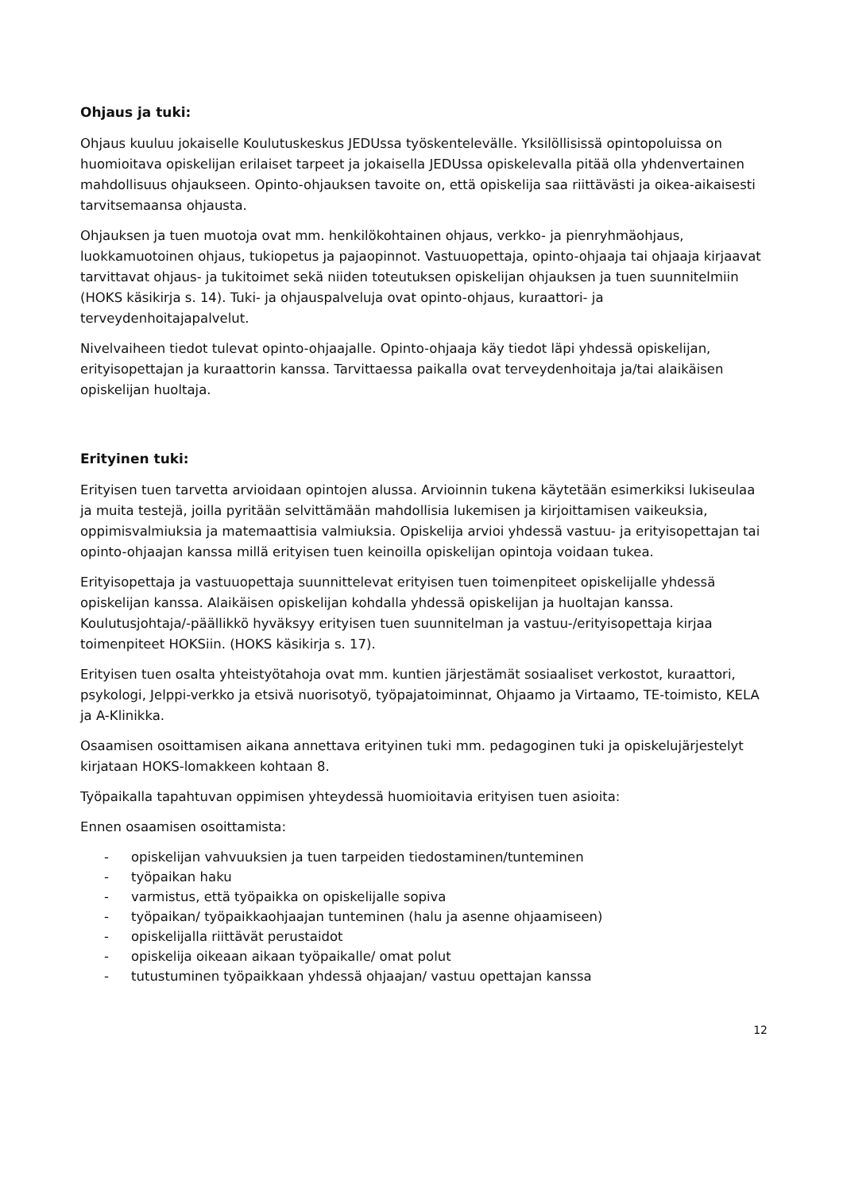Ohjaus ja tuki:
Ohjaus kuuluu jokaiselle Koulutuskeskus JEDUssa työskentelevälle. Yksilöllisissä opintopoluissa on huomioitava opiskelijan erilaiset tarpeet ja jokaisella JEDUssa opiskelevalla pitää olla yhdenvertainen mahdollisuus ohjaukseen. Opinto-ohjauksen tavoite on, että opiskelija saa riittävästi ja oikea-aikaisesti tarvitsemaansa ohjausta.
Ohjauksen ja tuen muotoja ovat mm. henkilökohtainen ohjaus, verkko- ja pienryhmäohjaus, luokkamuotoinen ohjaus, tukiopetus ja pajaopinnot. Vastuuopettaja, opinto-ohjaaja tai ohjaaja kirjaavat tarvittavat ohjaus- ja tukitoimet sekä niiden toteutuksen opiskelijan ohjauksen ja tuen suunnitelmiin (HOKS käsikirja s. 14). Tuki- ja ohjauspalveluja ovat opinto-ohjaus, kuraattori- ja terveydenhoitajapalvelut.
Nivelvaiheen tiedot tulevat opinto-ohjaajalle. Opinto-ohjaaja käy tiedot läpi yhdessä opiskelijan, erityisopettajan ja kuraattorin kanssa. Tarvittaessa paikalla ovat terveydenhoitaja ja/tai alaikäisen opiskelijan huoltaja.
Erityinen tuki:
Erityisen tuen tarvetta arvioidaan opintojen alussa. Arvioinnin tukena käytetään esimerkiksi lukiseulaa ja muita testejä, joilla pyritään selvittämään mahdollisia lukemisen ja kirjoittamisen vaikeuksia, oppimisvalmiuksia ja matemaattisia valmiuksia. Opiskelija arvioi yhdessä vastuu- ja erityisopettajan tai opinto-ohjaajan kanssa millä erityisen tuen keinoilla opiskelijan opintoja voidaan tukea.
Erityisopettaja ja vastuuopettaja suunnittelevat erityisen tuen toimenpiteet opiskelijalle yhdessä opiskelijan kanssa. Alaikäisen opiskelijan kohdalla yhdessä opiskelijan ja huoltajan kanssa. Koulutusjohtaja/-päällikkö hyväksyy erityisen tuen suunnitelman ja vastuu-/erityisopettaja kirjaa toimenpiteet HOKSiin. (HOKS käsikirja s. 17).
Erityisen tuen osalta yhteistyötahoja ovat mm. kuntien järjestämät sosiaaliset verkostot, kuraattori, psykologi, Jelppi-verkko ja etsivä nuorisotyö, työpajatoiminnat, Ohjaamo ja Virtaamo, TE-toimisto, KELA ja A-Klinikka.
Osaamisen osoittamisen aikana annettava erityinen tuki mm. pedagoginen tuki ja opiskelujärjestelyt kirjataan HOKS-lomakkeen kohtaan 8.
Työpaikalla tapahtuvan oppimisen yhteydessä huomioitavia erityisen tuen asioita:
Ennen osaamisen osoittamista:
- opiskelijan vahvuuksien ja tuen tarpeiden tiedostaminen/tunteminen
- työpaikan haku
- varmistus, että työpaikka on opiskelijalle sopiva
- työpaikan/ työpaikkaohjaajan tunteminen (halu ja asenne ohjaamiseen)
- opiskelijalla riittävät perustaidot
- opiskelija oikeaan aikaan työpaikalle/ omat polut
- tutustuminen työpaikkaan yhdessä ohjaajan/ vastuu opettajan kanssa
12